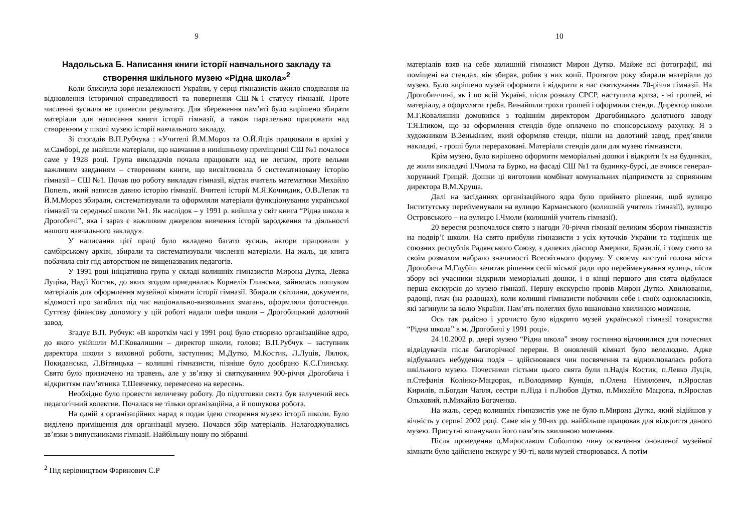9
Надольська Б. Написання книги історії навчального закладу та створення шкільного музею «Рідна школа»<sup>2</sup>
Коли блиснула зоря незалежності України, у серці гімназистів ожило сподівання на відновлення історичної справедливості та повернення СШ№1 статусу гімназії. Проте численні зусилля не принесли результату. Для збереження пам’яті було вирішено збирати матеріали для написання книги історії гімназії, а також паралельно працювати над створенням у школі музею історії навчального закладу.
Зі спогадів В.П.Рубчука : «Учителі Й.М.Мороз та О.Й.Яців працювали в архіві у м.Самборі, де знайшли матеріали, що навчання в нинішньому приміщенні СШ №1 почалося саме у 1928 році. Група викладачів почала працювати над не легким, проте вельми важливим завданням – створенням книги, що висвітлювала б систематизовану історію гімназії – СШ №1. Почав цю роботу викладач гімназії, відтак вчитель математики Михайло Попель, який написав давню історію гімназії. Вчителі історії М.Я.Кочиндик, О.В.Лепак та Й.М.Мороз збирали, систематизували та оформляли матеріали функціонування української гімназії та середньої школи №1. Як наслідок – у 1991 р. вийшла у світ книга “Рідна школа в Дрогобичі”, яка і зараз є важливим джерелом вивчення історії зародження та діяльності нашого навчального закладу».
У написання цієї праці було вкладено багато зусиль, автори працювали у самбірському архіві, збирали та систематизували численні матеріали. На жаль, ця книга побачила світ під авторством не вищеназваних педагогів.
У 1991 році ініціативна група у складі колишніх гімназистів Мирона Дутка, Левка Луціва, Надії Костик, до яких згодом приєдналась Корнелія Глинська, зайнялась пошуком матеріалів для оформлення музейної кімнати історії гімназії. Збирали світлини, документи, відомості про загиблих під час національно-визвольних змагань, оформляли фотостенди. Суттєву фінансову допомогу у цій роботі надали шефи школи – Дрогобицький долотний завод.
Згадує В.П. Рубчук: «В короткім часі у 1991 році було створено організаційне ядро, до якого увійшли М.Г.Ковалишин – директор школи, голова; В.П.Рубчук – заступник директора школи з виховної роботи, заступник; М.Дутко, М.Костик, Л.Луців, Лялюк, Покиданська, Л.Вітвицька – колишні гімназисти, пізніше було дообрано К.С.Глинську. Свято було призначено на травень, але у зв’язку зі святкуванням 900-річчя Дрогобича і відкриттям пам’ятника Т.Шевченку, перенесено на вересень.
Необхідно було провести величезну роботу. До підготовки свята був залучений весь педагогічний колектив. Почалася не тільки організаційна, а й пошукова робота.
На одній з організаційних нарад я подав ідею створення музею історії школи. Було виділено приміщення для організації музею. Почався збір матеріалів. Налагоджувались зв’язки з випускниками гімназії. Найбільшу ношу по зібранні
<sup>2</sup> Під керівництвом Фаринович С.Р
10
матеріалів взяв на себе колишній гімназист Мирон Дутко. Майже всі фотографії, які поміщені на стендах, він збирав, робив з них копії. Протягом року збирали матеріали до музею. Було вирішено музей оформити і відкрити в час святкування 70-річчя гімназії. На Дрогобиччині, як і по всій Україні, після розвалу СРСР, наступила криза, - ні грошей, ні матеріалу, а оформляти треба. Винайшли трохи грошей і оформили стенди. Директор школи М.Г.Ковалишин домовився з тодішнім директором Дрогобицького долотного заводу Т.Я.Іликом, що за оформлення стендів буде оплачено по спонсорському рахунку. Я з художником В.Зенькіним, який оформляв стенди, пішли на долотний завод, пред’явили накладні, - гроші були перераховані. Матеріали стендів дали для музею гімназисти.
Крім музею, було вирішено оформити меморіальні дошки і відкрити їх на будинках, де жили викладачі І.Чмола та Бурко, на фасаді СШ №1 та будинку-бурсі, де вчився генерал-хорунжий Грицай. Дошки ці виготовив комбінат комунальних підприємств за сприянням директора В.М.Хруща.
Далі на засіданнях організаційного ядра було прийнято рішення, щоб вулицю Інститутську перейменували на вулицю Карманського (колишній учитель гімназії), вулицю Островського – на вулицю І.Чмоли (колишній учитель гімназії).
20 вересня розпочалося свято з нагоди 70-річчя гімназії великим збором гімназистів на подвір’ї школи. На свято прибули гімназисти з усіх куточків України та тодішніх ще союзних республік Радянського Союзу, з далеких діаспор Америки, Бразилії, і тому свято за своїм розмахом набрало значимості Всесвітнього форуму. У своєму виступі голова міста Дрогобича М.Глубіш зачитав рішення сесії міської ради про перейменування вулиць, після збору всі учасники відкрили меморіальні дошки, і в кінці першого дня свята відбулася перша екскурсія до музею гімназії. Першу екскурсію провів Мирон Дутко. Хвилювання, радощі, плач (на радощах), коли колишні гімназисти побачили себе і своїх однокласників, які загинули за волю України. Пам’ять полеглих було вшановано хвилиною мовчання.
Ось так радісно і урочисто було відкрито музей української гімназії товариства “Рідна школа” в м. Дрогобичі у 1991 році».
24.10.2002 р. двері музею “Рідна школа” знову гостинно відчинилися для почесних відвідувачів після багаторічної перерви. В оновленій кімнаті було велелюдно. Адже відбувалась небуденна подія – здійснювався чин посвячення та відновлювалась робота шкільного музею. Почесними гістьми цього свята були п.Надія Костик, п.Левко Луців, п.Стефанія Колінко-Мацюрак, п.Володимир Кунців, п.Олена Німилович, п.Ярослав Кирилів, п.Богдан Чапля, сестри п.Ліда і п.Любов Дутко, п.Михайло Мацюпа, п.Ярослав Ольховий, п.Михайло Богаченко.
На жаль, серед колишніх гімназистів уже не було п.Мирона Дутка, який відійшов у вічність у серпні 2002 році. Саме він у 90-их рр. найбільше працював для відкриття даного музею. Присутні вшанували його пам’ять хвилиною мовчання.
Після проведення о.Мирославом Соболтою чину освячення оновленої музейної кімнати було здійснено екскурс у 90-ті, коли музей створювався. А потім